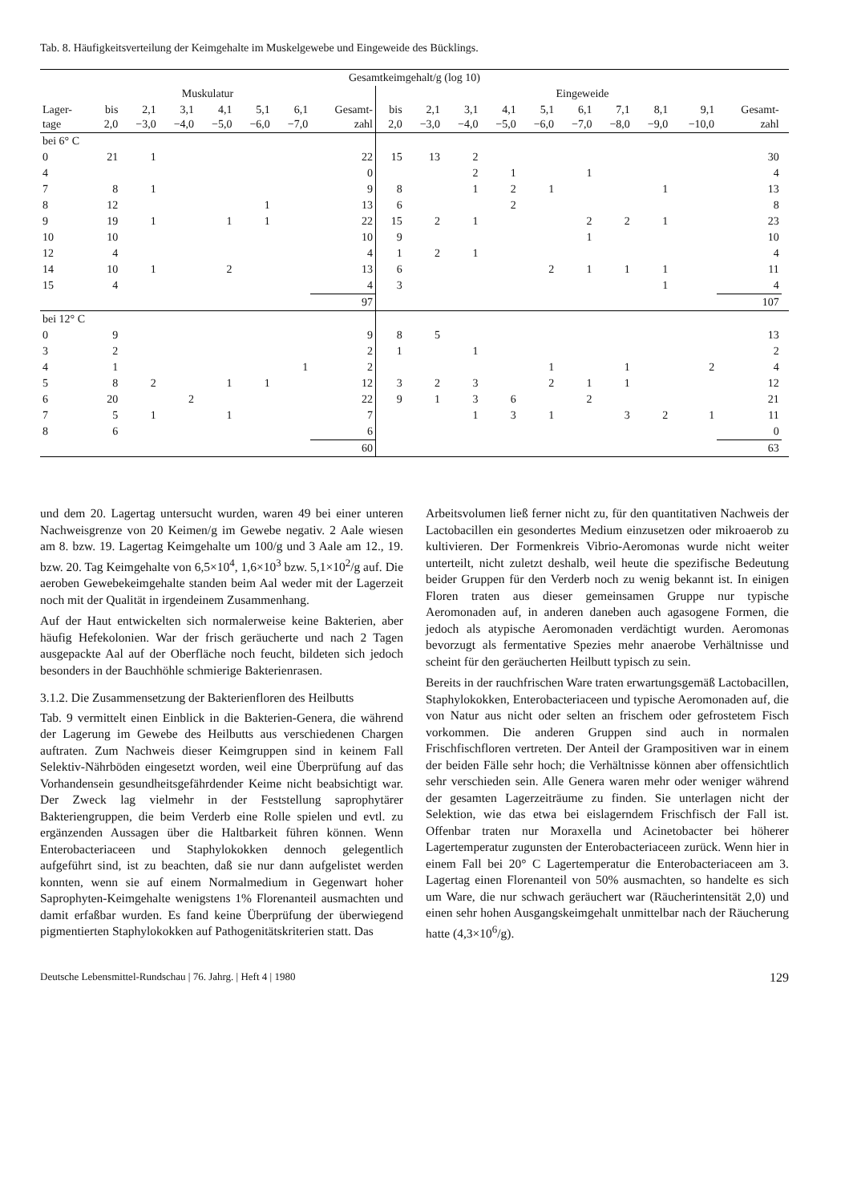Tab. 8. Häufigkeitsverteilung der Keimgehalte im Muskelgewebe und Eingeweide des Bücklings.
| Gesamtkeimgehalt/g (log 10) | | | | | | | | | | | | | | | | | | |
| --- | --- | --- | --- | --- | --- | --- | --- | --- | --- | --- | --- | --- | --- | --- | --- | --- | --- | --- |
| Muskulatur | | | | | | | | Eingeweide | | | | | | | | | | |
| Lager- tage | bis 2,0 | 2,1 −3,0 | 3,1 −4,0 | 4,1 −5,0 | 5,1 −6,0 | 6,1 −7,0 | Gesamt- zahl | bis 2,0 | 2,1 −3,0 | 3,1 −4,0 | 4,1 −5,0 | 5,1 −6,0 | 6,1 −7,0 | 7,1 −8,0 | 8,1 −9,0 | 9,1 −10,0 | Gesamt- zahl | |
| bei 6° C | | | | | | | | | | | | | | | | | | |
| 0 | 21 | 1 | | | | | 22 | 15 | 13 | 2 | | | | | | | 30 | |
| 4 | | | | | | | 0 | | | 2 | 1 | | 1 | | | | 4 | |
| 7 | 8 | 1 | | | | | 9 | 8 | | 1 | 2 | 1 | | | 1 | | 13 | |
| 8 | 12 | | | | 1 | | 13 | 6 | | | 2 | | | | | | 8 | |
| 9 | 19 | 1 | | 1 | 1 | | 22 | 15 | 2 | 1 | | | 2 | 2 | 1 | | 23 | |
| 10 | 10 | | | | | | 10 | 9 | | | | | 1 | | | | 10 | |
| 12 | 4 | | | | | | 4 | 1 | 2 | 1 | | | | | | | 4 | |
| 14 | 10 | 1 | | 2 | | | 13 | 6 | | | | 2 | 1 | 1 | 1 | | 11 | |
| 15 | 4 | | | | | | 4 | 3 | | | | | | | 1 | | 4 | |
| | | | | | | | 97 | | | | | | | | | | 107 | |
| bei 12° C | | | | | | | | | | | | | | | | | | |
| 0 | 9 | | | | | | 9 | 8 | 5 | | | | | | | | 13 | |
| 3 | 2 | | | | | | 2 | 1 | | 1 | | | | | | | 2 | |
| 4 | 1 | | | | | 1 | 2 | | | | | 1 | | 1 | | 2 | 4 | |
| 5 | 8 | 2 | | 1 | 1 | | 12 | 3 | 2 | 3 | | 2 | 1 | 1 | | | 12 | |
| 6 | 20 | | 2 | | | | 22 | 9 | 1 | 3 | 6 | | 2 | | | | 21 | |
| 7 | 5 | 1 | | 1 | | | 7 | | | 1 | 3 | 1 | | 3 | 2 | 1 | 11 | |
| 8 | 6 | | | | | | 6 | | | | | | | | | | 0 | |
| | | | | | | | 60 | | | | | | | | | | 63 | |
und dem 20. Lagertag untersucht wurden, waren 49 bei einer unteren Nachweisgrenze von 20 Keimen/g im Gewebe negativ. 2 Aale wiesen am 8. bzw. 19. Lagertag Keimgehalte um 100/g und 3 Aale am 12., 19. bzw. 20. Tag Keimgehalte von 6,5×10<sup>4</sup>, 1,6×10<sup>3</sup> bzw. 5,1×10<sup>2</sup>/g auf. Die aeroben Gewebekeimgehalte standen beim Aal weder mit der Lagerzeit noch mit der Qualität in irgendeinem Zusammenhang.
Auf der Haut entwickelten sich normalerweise keine Bakterien, aber häufig Hefekolonien. War der frisch geräucherte und nach 2 Tagen ausgepackte Aal auf der Oberfläche noch feucht, bildeten sich jedoch besonders in der Bauchhöhle schmierige Bakterienrasen.
3.1.2. Die Zusammensetzung der Bakterienfloren des Heilbutts
Tab. 9 vermittelt einen Einblick in die Bakterien-Genera, die während der Lagerung im Gewebe des Heilbutts aus verschiedenen Chargen auftraten. Zum Nachweis dieser Keimgruppen sind in keinem Fall Selektiv-Nährböden eingesetzt worden, weil eine Überprüfung auf das Vorhandensein gesundheitsgefährdender Keime nicht beabsichtigt war. Der Zweck lag vielmehr in der Feststellung saprophytärer Bakteriengruppen, die beim Verderb eine Rolle spielen und evtl. zu ergänzenden Aussagen über die Haltbarkeit führen können. Wenn Enterobacteriaceen und Staphylokokken dennoch gelegentlich aufgeführt sind, ist zu beachten, daß sie nur dann aufgelistet werden konnten, wenn sie auf einem Normalmedium in Gegenwart hoher Saprophyten-Keimgehalte wenigstens 1% Florenanteil ausmachten und damit erfaßbar wurden. Es fand keine Überprüfung der überwiegend pigmentierten Staphylokokken auf Pathogenitätskriterien statt. Das
Arbeitsvolumen ließ ferner nicht zu, für den quantitativen Nachweis der Lactobacillen ein gesondertes Medium einzusetzen oder mikroaerob zu kultivieren. Der Formenkreis Vibrio-Aeromonas wurde nicht weiter unterteilt, nicht zuletzt deshalb, weil heute die spezifische Bedeutung beider Gruppen für den Verderb noch zu wenig bekannt ist. In einigen Floren traten aus dieser gemeinsamen Gruppe nur typische Aeromonaden auf, in anderen daneben auch agasogene Formen, die jedoch als atypische Aeromonaden verdächtigt wurden. Aeromonas bevorzugt als fermentative Spezies mehr anaerobe Verhältnisse und scheint für den geräucherten Heilbutt typisch zu sein.
Bereits in der rauchfrischen Ware traten erwartungsgemäß Lactobacillen, Staphylokokken, Enterobacteriaceen und typische Aeromonaden auf, die von Natur aus nicht oder selten an frischem oder gefrostetem Fisch vorkommen. Die anderen Gruppen sind auch in normalen Frischfischfloren vertreten. Der Anteil der Grampositiven war in einem der beiden Fälle sehr hoch; die Verhältnisse können aber offensichtlich sehr verschieden sein. Alle Genera waren mehr oder weniger während der gesamten Lagerzeiträume zu finden. Sie unterlagen nicht der Selektion, wie das etwa bei eislagerndem Frischfisch der Fall ist. Offenbar traten nur Moraxella und Acinetobacter bei höherer Lagertemperatur zugunsten der Enterobacteriaceen zurück. Wenn hier in einem Fall bei 20° C Lagertemperatur die Enterobacteriaceen am 3. Lagertag einen Florenanteil von 50% ausmachten, so handelte es sich um Ware, die nur schwach geräuchert war (Räucherintensität 2,0) und einen sehr hohen Ausgangskeimgehalt unmittelbar nach der Räucherung hatte (4,3×10<sup>6</sup>/g).
Deutsche Lebensmittel-Rundschau | 76. Jahrg. | Heft 4 | 1980 129